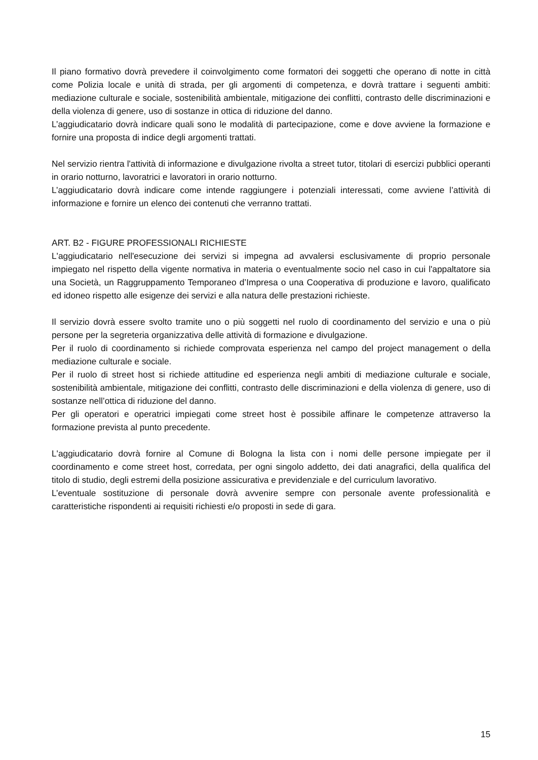Il piano formativo dovrà prevedere il coinvolgimento come formatori dei soggetti che operano di notte in città come Polizia locale e unità di strada, per gli argomenti di competenza, e dovrà trattare i seguenti ambiti: mediazione culturale e sociale, sostenibilità ambientale, mitigazione dei conflitti, contrasto delle discriminazioni e della violenza di genere, uso di sostanze in ottica di riduzione del danno.
L’aggiudicatario dovrà indicare quali sono le modalità di partecipazione, come e dove avviene la formazione e fornire una proposta di indice degli argomenti trattati.
Nel servizio rientra l'attività di informazione e divulgazione rivolta a street tutor, titolari di esercizi pubblici operanti in orario notturno, lavoratrici e lavoratori in orario notturno.
L’aggiudicatario dovrà indicare come intende raggiungere i potenziali interessati, come avviene l’attività di informazione e fornire un elenco dei contenuti che verranno trattati.
ART. B2 - FIGURE PROFESSIONALI RICHIESTE
L'aggiudicatario nell'esecuzione dei servizi si impegna ad avvalersi esclusivamente di proprio personale impiegato nel rispetto della vigente normativa in materia o eventualmente socio nel caso in cui l'appaltatore sia una Società, un Raggruppamento Temporaneo d’Impresa o una Cooperativa di produzione e lavoro, qualificato ed idoneo rispetto alle esigenze dei servizi e alla natura delle prestazioni richieste.
Il servizio dovrà essere svolto tramite uno o più soggetti nel ruolo di coordinamento del servizio e una o più persone per la segreteria organizzativa delle attività di formazione e divulgazione.
Per il ruolo di coordinamento si richiede comprovata esperienza nel campo del project management o della mediazione culturale e sociale.
Per il ruolo di street host si richiede attitudine ed esperienza negli ambiti di mediazione culturale e sociale, sostenibilità ambientale, mitigazione dei conflitti, contrasto delle discriminazioni e della violenza di genere, uso di sostanze nell’ottica di riduzione del danno.
Per gli operatori e operatrici impiegati come street host è possibile affinare le competenze attraverso la formazione prevista al punto precedente.
L'aggiudicatario dovrà fornire al Comune di Bologna la lista con i nomi delle persone impiegate per il coordinamento e come street host, corredata, per ogni singolo addetto, dei dati anagrafici, della qualifica del titolo di studio, degli estremi della posizione assicurativa e previdenziale e del curriculum lavorativo.
L’eventuale sostituzione di personale dovrà avvenire sempre con personale avente professionalità e caratteristiche rispondenti ai requisiti richiesti e/o proposti in sede di gara.
15